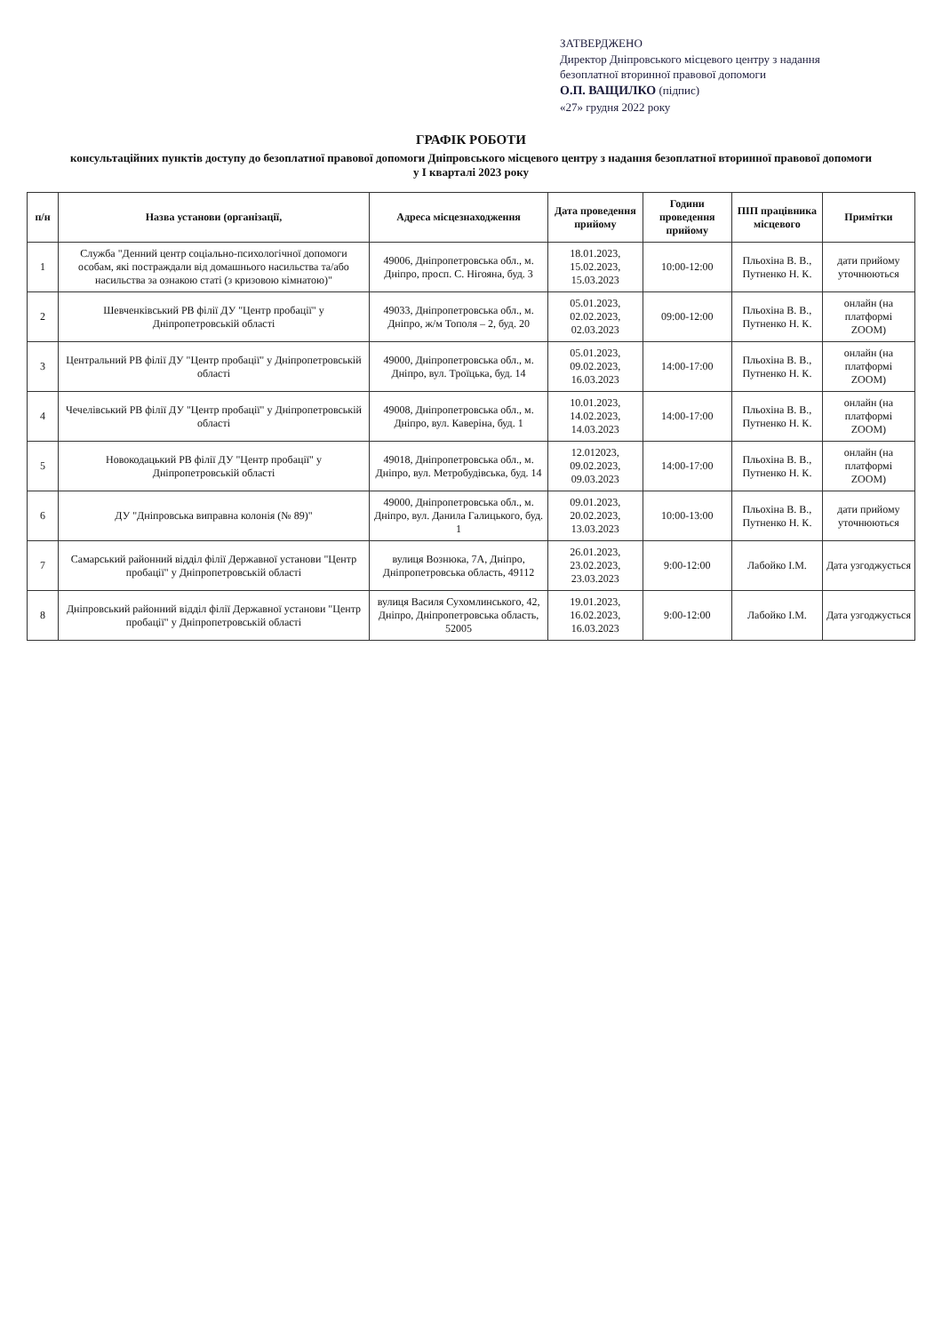ЗАТВЕРДЖЕНО
Директор Дніпровського місцевого центру з надання
безоплатної вторинної правової допомоги
О.П. ВАЩИЛКО (підпис)
«27» грудня 2022 року
ГРАФІК РОБОТИ
консультаційних пунктів доступу до безоплатної правової допомоги Дніпровського місцевого центру з надання безоплатної вторинної правової допомоги
у I кварталі 2023 року
| п/н | Назва установи (організації, | Адреса місцезнаходження | Дата проведення прийому | Години проведення прийому | ПІП працівника місцевого | Примітки |
| --- | --- | --- | --- | --- | --- | --- |
| 1 | Служба "Денний центр соціально-психологічної допомоги особам, які постраждали від домашнього насильства та/або насильства за ознакою статі (з кризовою кімнатою)" | 49006, Дніпропетровська обл., м. Дніпро, просп. С. Нігояна, буд. 3 | 18.01.2023, 15.02.2023, 15.03.2023 | 10:00-12:00 | Пльохіна В. В., Путненко Н. К. | дати прийому уточнюються |
| 2 | Шевченківський РВ філії ДУ "Центр пробації" у Дніпропетровській області | 49033, Дніпропетровська обл., м. Дніпро, ж/м Тополя – 2, буд. 20 | 05.01.2023, 02.02.2023, 02.03.2023 | 09:00-12:00 | Пльохіна В. В., Путненко Н. К. | онлайн (на платформі ZOOM) |
| 3 | Центральний РВ філії ДУ "Центр пробації" у Дніпропетровській області | 49000, Дніпропетровська обл., м. Дніпро, вул. Троїцька, буд. 14 | 05.01.2023, 09.02.2023, 16.03.2023 | 14:00-17:00 | Пльохіна В. В., Путненко Н. К. | онлайн (на платформі ZOOM) |
| 4 | Чечелівський РВ філії ДУ "Центр пробації" у Дніпропетровській області | 49008, Дніпропетровська обл., м. Дніпро, вул. Каверіна, буд. 1 | 10.01.2023, 14.02.2023, 14.03.2023 | 14:00-17:00 | Пльохіна В. В., Путненко Н. К. | онлайн (на платформі ZOOM) |
| 5 | Новокодацький РВ філії ДУ "Центр пробації" у Дніпропетровській області | 49018, Дніпропетровська обл., м. Дніпро, вул. Метробудівська, буд. 14 | 12.012023, 09.02.2023, 09.03.2023 | 14:00-17:00 | Пльохіна В. В., Путненко Н. К. | онлайн (на платформі ZOOM) |
| 6 | ДУ "Дніпровська виправна колонія (№ 89)" | 49000, Дніпропетровська обл., м. Дніпро, вул. Данила Галицького, буд. 1 | 09.01.2023, 20.02.2023, 13.03.2023 | 10:00-13:00 | Пльохіна В. В., Путненко Н. К. | дати прийому уточнюються |
| 7 | Самарський районний відділ філії Державної установи "Центр пробації" у Дніпропетровській області | вулиця Вознюка, 7А, Дніпро, Дніпропетровська область, 49112 | 26.01.2023, 23.02.2023, 23.03.2023 | 9:00-12:00 | Лабойко І.М. | Дата узгоджується |
| 8 | Дніпровський районний відділ філії Державної установи "Центр пробації" у Дніпропетровській області | вулиця Василя Сухомлинського, 42, Дніпро, Дніпропетровська область, 52005 | 19.01.2023, 16.02.2023, 16.03.2023 | 9:00-12:00 | Лабойко І.М. | Дата узгоджується |